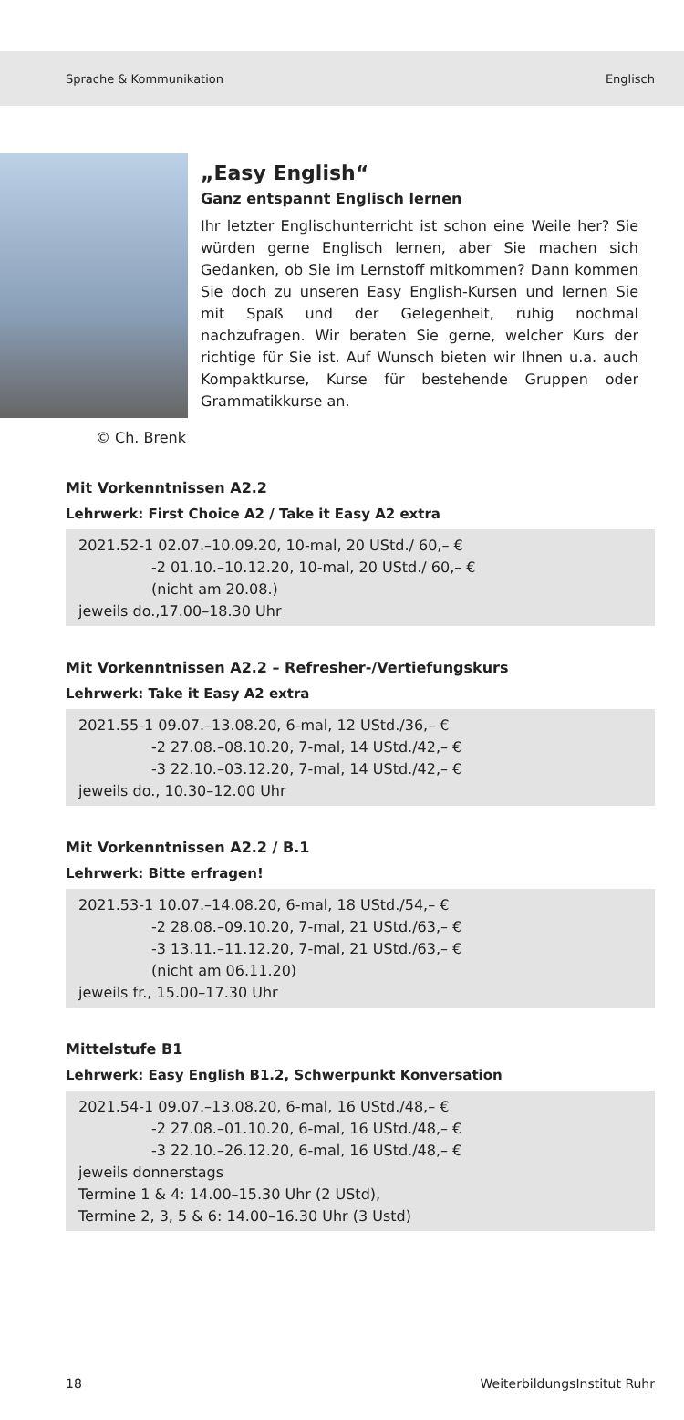Sprache & Kommunikation Englisch
© Ch. Brenk
„Easy English“
Ganz entspannt Englisch lernen
Ihr letzter Englischunterricht ist schon eine Weile her? Sie würden gerne Englisch lernen, aber Sie machen sich Gedanken, ob Sie im Lernstoff mitkommen? Dann kommen Sie doch zu unseren Easy English-Kursen und lernen Sie mit Spaß und der Gelegenheit, ruhig nochmal nachzufragen. Wir beraten Sie gerne, welcher Kurs der richtige für Sie ist. Auf Wunsch bieten wir Ihnen u.a. auch Kompaktkurse, Kurse für bestehende Gruppen oder Grammatikkurse an.
Mit Vorkenntnissen A2.2
Lehrwerk: First Choice A2 / Take it Easy A2 extra
2021.52-1 02.07.–10.09.20, 10-mal, 20 UStd./ 60,– €
-2 01.10.–10.12.20, 10-mal, 20 UStd./ 60,– €
(nicht am 20.08.)
jeweils do.,17.00–18.30 Uhr
Mit Vorkenntnissen A2.2 – Refresher-/Vertiefungskurs
Lehrwerk: Take it Easy A2 extra
2021.55-1 09.07.–13.08.20, 6-mal, 12 UStd./36,– €
-2 27.08.–08.10.20, 7-mal, 14 UStd./42,– €
-3 22.10.–03.12.20, 7-mal, 14 UStd./42,– €
jeweils do., 10.30–12.00 Uhr
Mit Vorkenntnissen A2.2 / B.1
Lehrwerk: Bitte erfragen!
2021.53-1 10.07.–14.08.20, 6-mal, 18 UStd./54,– €
-2 28.08.–09.10.20, 7-mal, 21 UStd./63,– €
-3 13.11.–11.12.20, 7-mal, 21 UStd./63,– €
(nicht am 06.11.20)
jeweils fr., 15.00–17.30 Uhr
Mittelstufe B1
Lehrwerk: Easy English B1.2, Schwerpunkt Konversation
2021.54-1 09.07.–13.08.20, 6-mal, 16 UStd./48,– €
-2 27.08.–01.10.20, 6-mal, 16 UStd./48,– €
-3 22.10.–26.12.20, 6-mal, 16 UStd./48,– €
jeweils donnerstags
Termine 1 & 4: 14.00–15.30 Uhr (2 UStd),
Termine 2, 3, 5 & 6: 14.00–16.30 Uhr (3 Ustd)
18 WeiterbildungsInstitut Ruhr